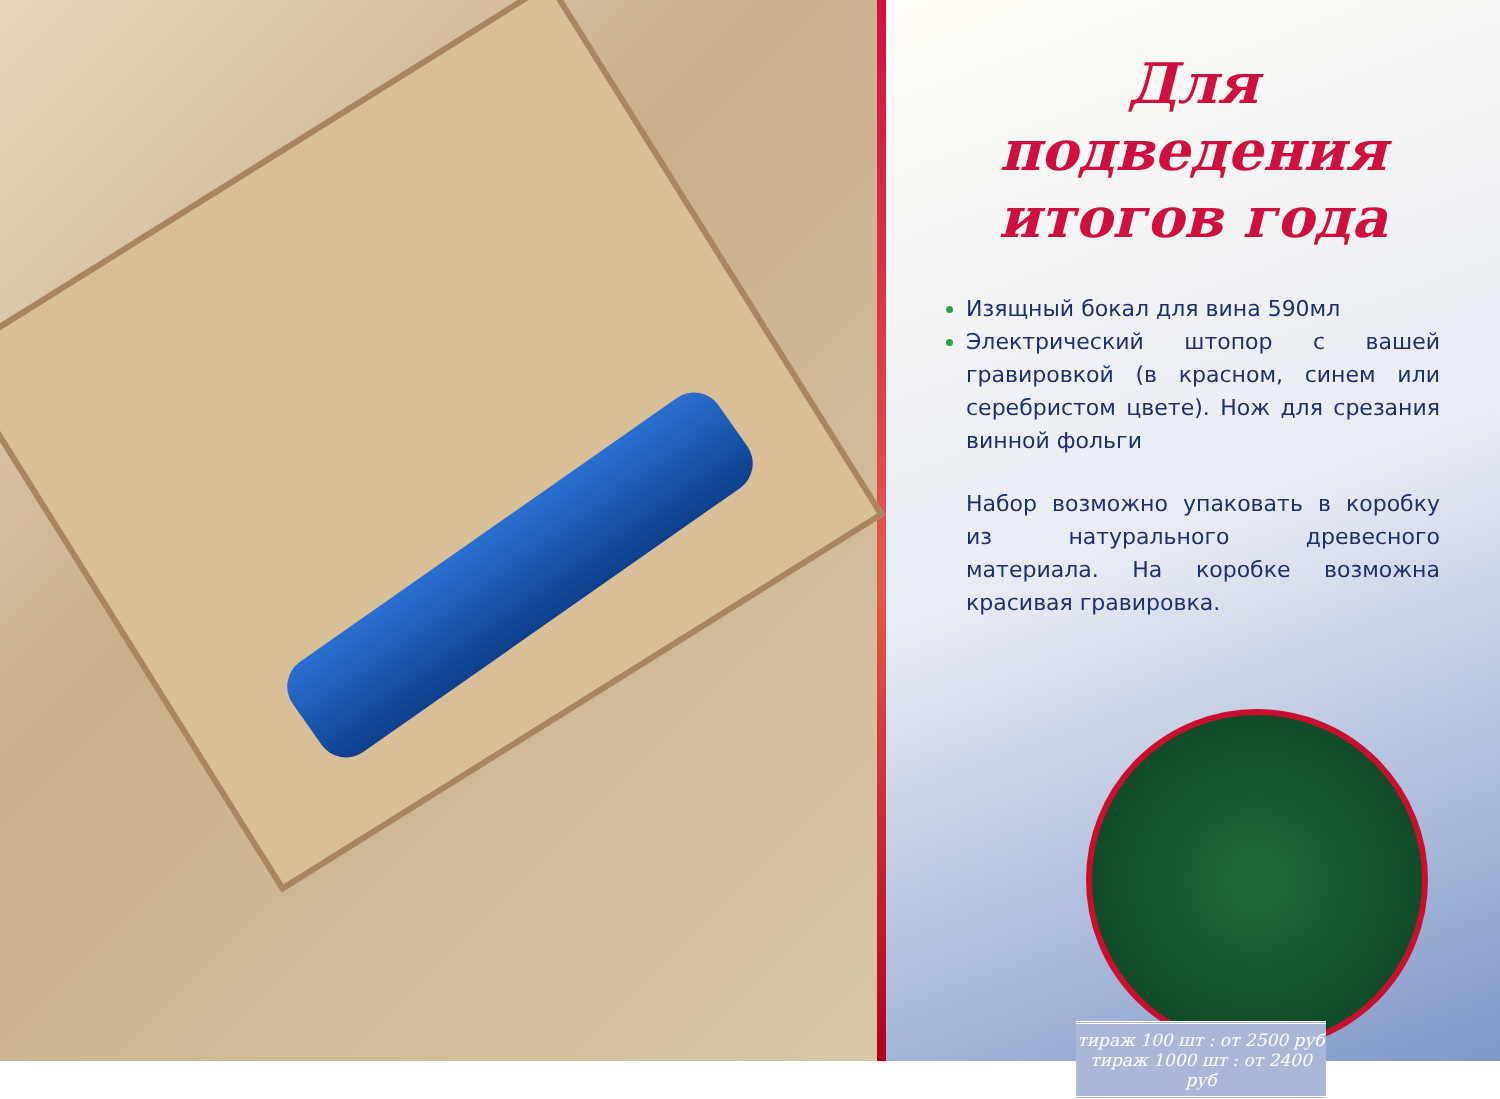Для подведения
итогов года
Изящный бокал для вина 590мл
Электрический штопор с вашей гравировкой (в красном, синем или серебристом цвете). Нож для срезания винной фольги
Набор возможно упаковать в коробку из натурального древесного материала. На коробке возможна красивая гравировка.
тираж 100 шт : от 2500 руб
тираж 1000 шт : от 2400 руб